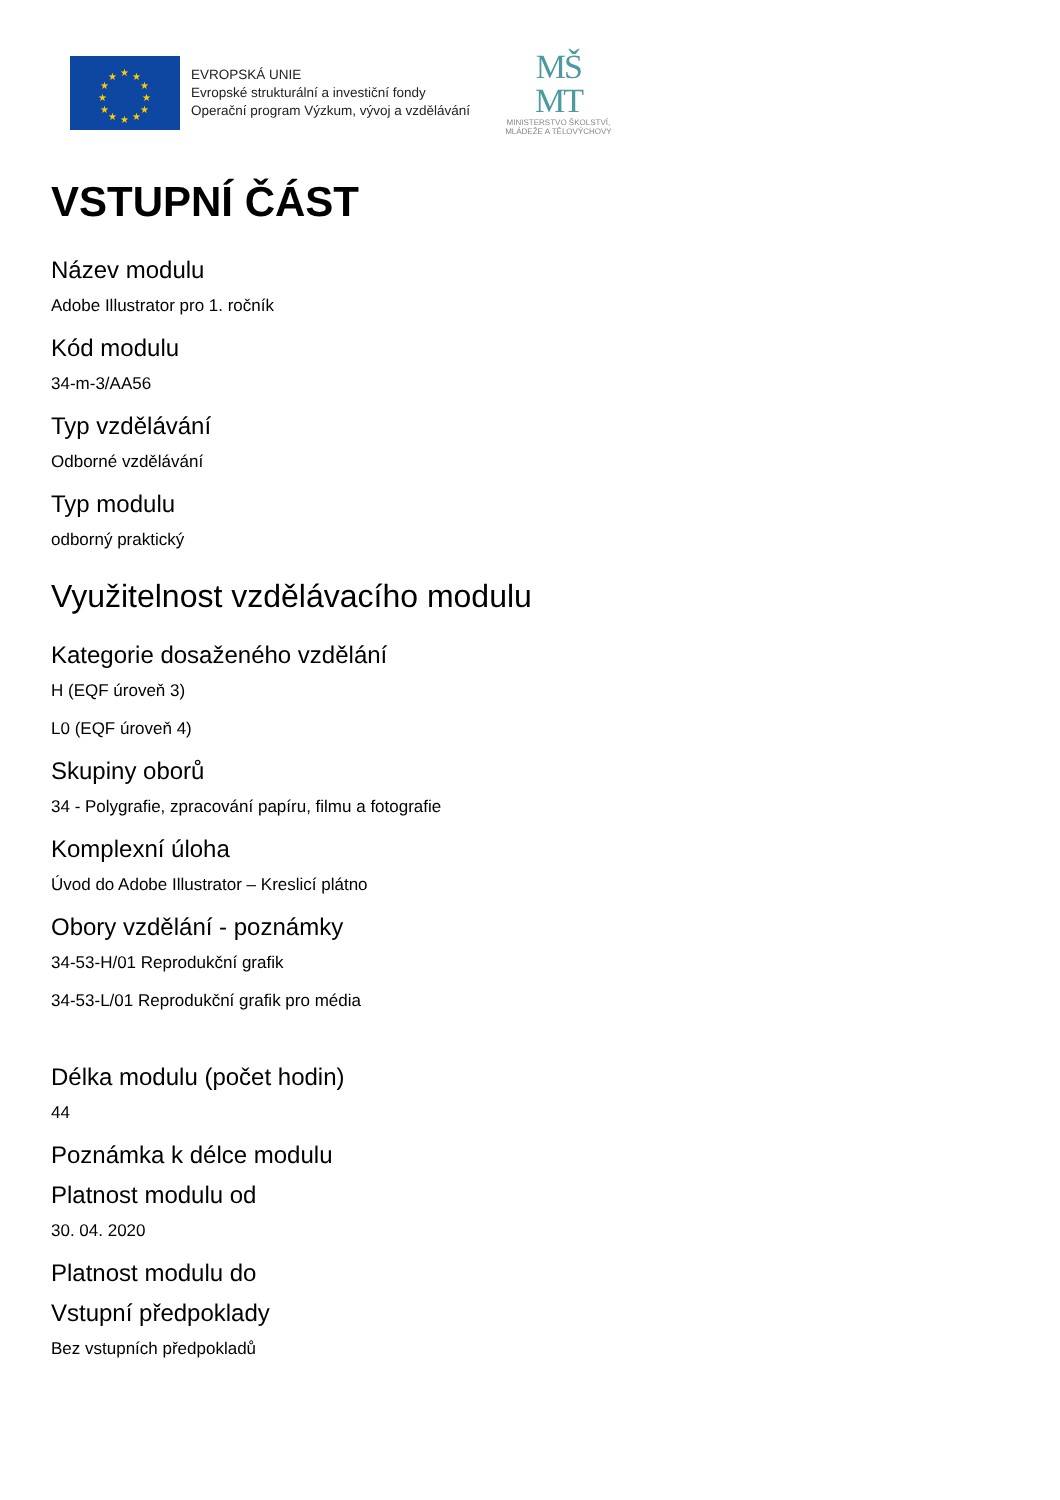★
★
★
★
★
★
★
★
★
★
★
★
EVROPSKÁ UNIE
Evropské strukturální a investiční fondy
Operační program Výzkum, vývoj a vzdělávání
MŠ
MT
MINISTERSTVO ŠKOLSTVÍ,
MLÁDEŽE A TĚLOVÝCHOVY
VSTUPNÍ ČÁST
Název modulu
Adobe Illustrator pro 1. ročník
Kód modulu
34-m-3/AA56
Typ vzdělávání
Odborné vzdělávání
Typ modulu
odborný praktický
Využitelnost vzdělávacího modulu
Kategorie dosaženého vzdělání
H (EQF úroveň 3)
L0 (EQF úroveň 4)
Skupiny oborů
34 - Polygrafie, zpracování papíru, filmu a fotografie
Komplexní úloha
Úvod do Adobe Illustrator – Kreslicí plátno
Obory vzdělání - poznámky
34-53-H/01 Reprodukční grafik
34-53-L/01 Reprodukční grafik pro média
Délka modulu (počet hodin)
44
Poznámka k délce modulu
Platnost modulu od
30. 04. 2020
Platnost modulu do
Vstupní předpoklady
Bez vstupních předpokladů